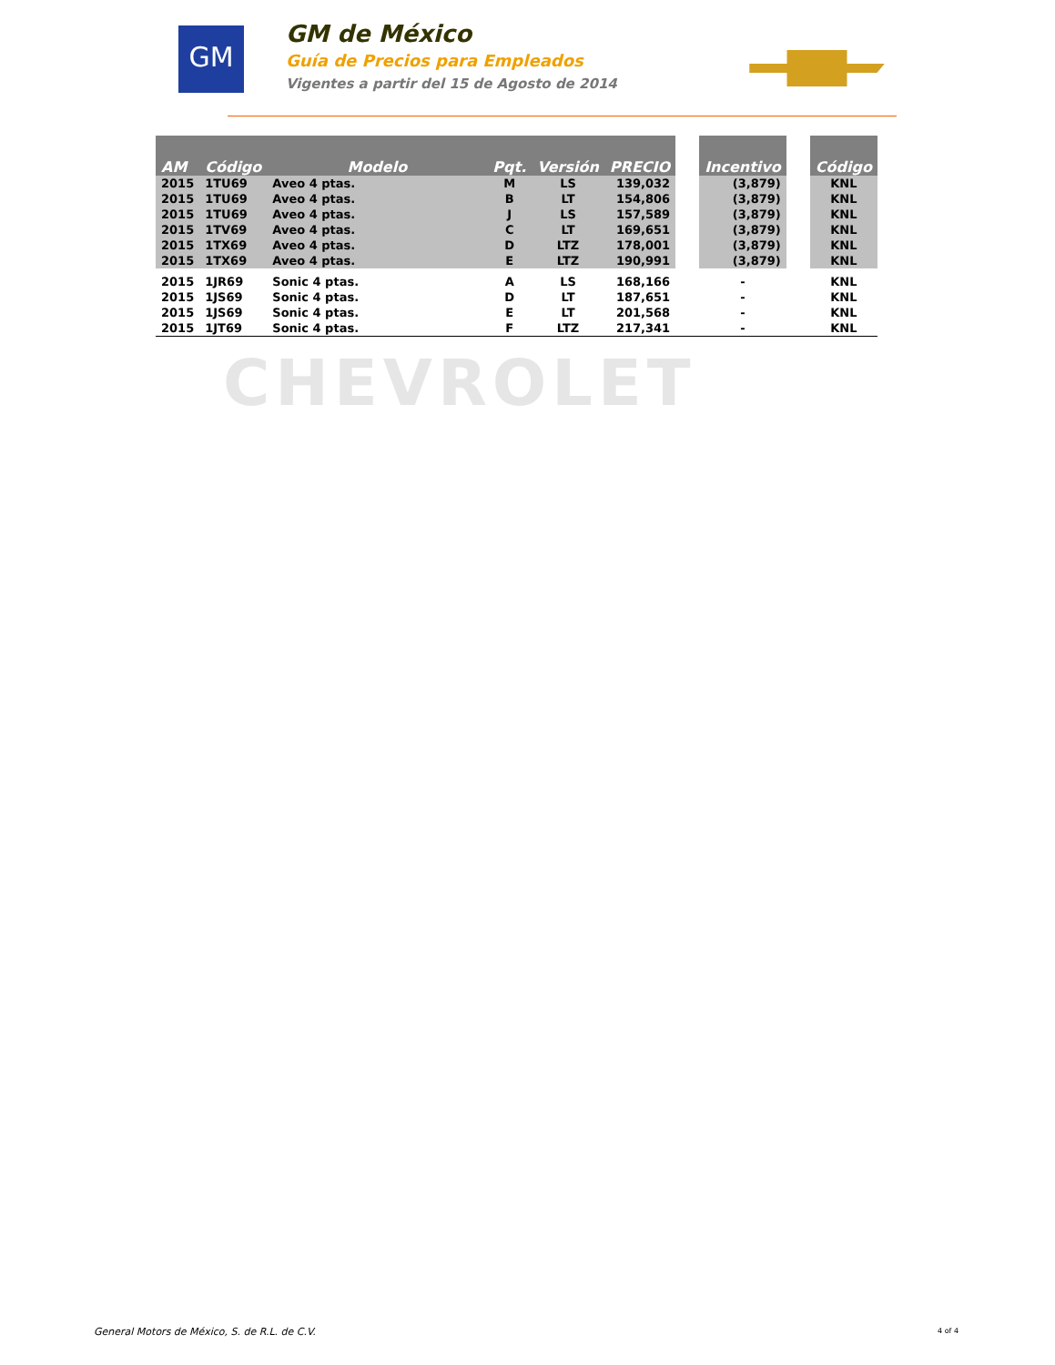GM
GM de México
Guía de Precios para Empleados
Vigentes a partir del 15 de Agosto de 2014
CHEVROLET
| AM | Código | Modelo | Pqt. | Versión | PRECIO | | Incentivo | | Código |
| --- | --- | --- | --- | --- | --- | --- | --- | --- | --- |
| 2015 | 1TU69 | Aveo 4 ptas. | M | LS | 139,032 | | (3,879) | | KNL |
| 2015 | 1TU69 | Aveo 4 ptas. | B | LT | 154,806 | | (3,879) | | KNL |
| 2015 | 1TU69 | Aveo 4 ptas. | J | LS | 157,589 | | (3,879) | | KNL |
| 2015 | 1TV69 | Aveo 4 ptas. | C | LT | 169,651 | | (3,879) | | KNL |
| 2015 | 1TX69 | Aveo 4 ptas. | D | LTZ | 178,001 | | (3,879) | | KNL |
| 2015 | 1TX69 | Aveo 4 ptas. | E | LTZ | 190,991 | | (3,879) | | KNL |
| 2015 | 1JR69 | Sonic 4 ptas. | A | LS | 168,166 | | - | | KNL |
| 2015 | 1JS69 | Sonic 4 ptas. | D | LT | 187,651 | | - | | KNL |
| 2015 | 1JS69 | Sonic 4 ptas. | E | LT | 201,568 | | - | | KNL |
| 2015 | 1JT69 | Sonic 4 ptas. | F | LTZ | 217,341 | | - | | KNL |
General Motors de México, S. de R.L. de C.V.
4 of 4